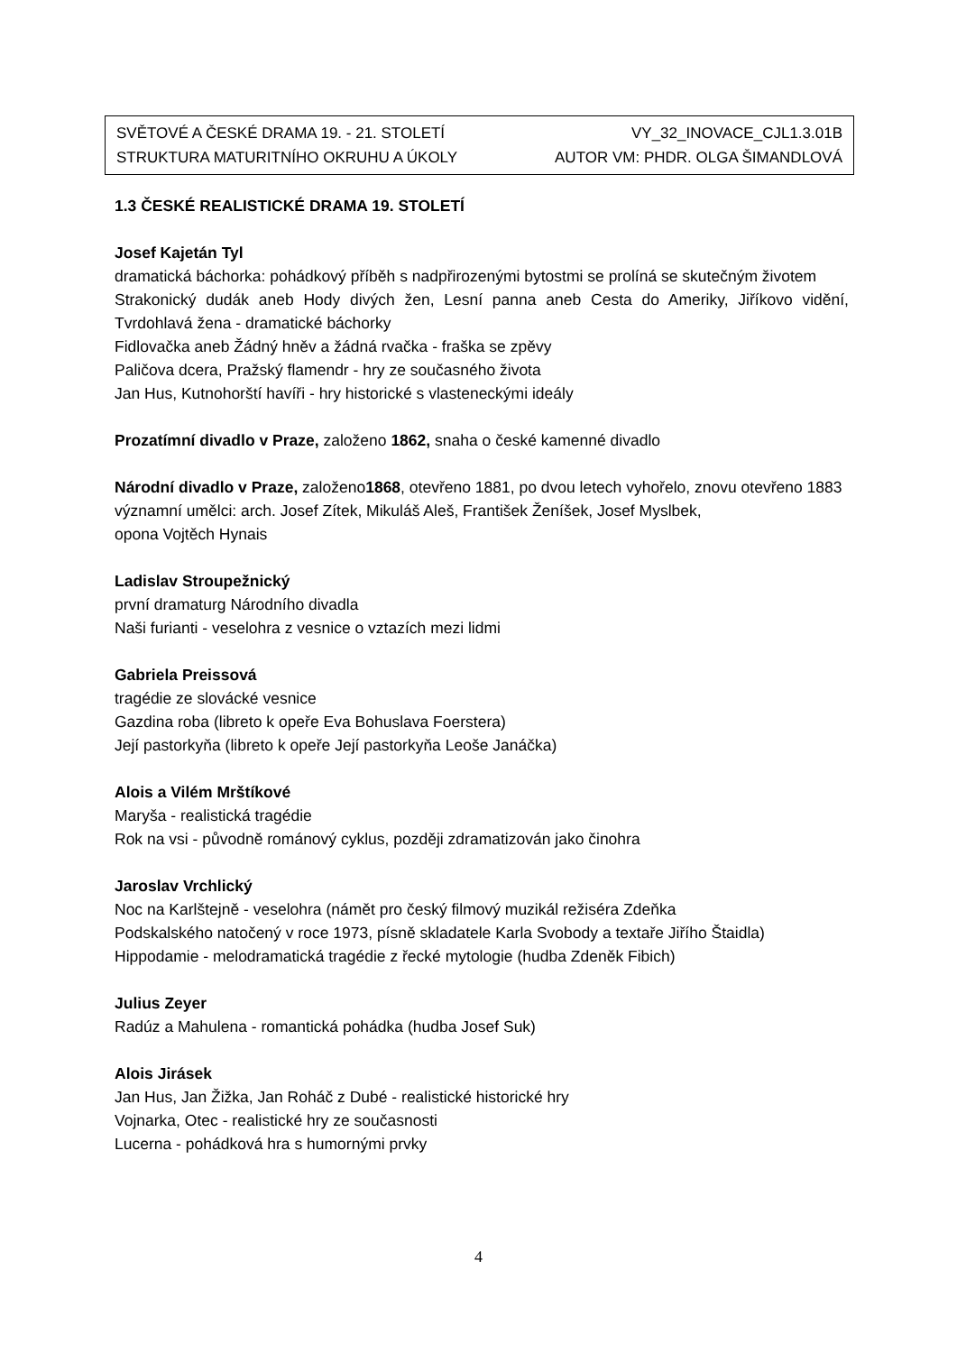SVĚTOVÉ A ČESKÉ DRAMA 19. - 21. STOLETÍ VY_32_INOVACE_CJL1.3.01B
STRUKTURA MATURITNÍHO OKRUHU A ÚKOLY AUTOR VM: PHDR. OLGA ŠIMANDLOVÁ
1.3 ČESKÉ REALISTICKÉ DRAMA 19. STOLETÍ
Josef Kajetán Tyl
dramatická báchorka: pohádkový příběh s nadpřirozenými bytostmi se prolíná se skutečným životem
Strakonický dudák aneb Hody divých žen, Lesní panna aneb Cesta do Ameriky, Jiříkovo vidění, Tvrdohlavá žena - dramatické báchorky
Fidlovačka aneb Žádný hněv a žádná rvačka - fraška se zpěvy
Paličova dcera, Pražský flamendr - hry ze současného života
Jan Hus, Kutnohorští havíři - hry historické s vlasteneckými ideály
Prozatímní divadlo v Praze, založeno 1862, snaha o české kamenné divadlo
Národní divadlo v Praze, založeno1868, otevřeno 1881, po dvou letech vyhořelo, znovu otevřeno 1883
významní umělci: arch. Josef Zítek, Mikuláš Aleš, František Ženíšek, Josef Myslbek,
opona Vojtěch Hynais
Ladislav Stroupežnický
první dramaturg Národního divadla
Naši furianti - veselohra z vesnice o vztazích mezi lidmi
Gabriela Preissová
tragédie ze slovácké vesnice
Gazdina roba (libreto k opeře Eva Bohuslava Foerstera)
Její pastorkyňa (libreto k opeře Její pastorkyňa Leoše Janáčka)
Alois a Vilém Mrštíkové
Maryša - realistická tragédie
Rok na vsi - původně románový cyklus, později zdramatizován jako činohra
Jaroslav Vrchlický
Noc na Karlštejně - veselohra (námět pro český filmový muzikál režiséra Zdeňka
Podskalského natočený v roce 1973, písně skladatele Karla Svobody a textaře Jiřího Štaidla)
Hippodamie - melodramatická tragédie z řecké mytologie (hudba Zdeněk Fibich)
Julius Zeyer
Radúz a Mahulena - romantická pohádka (hudba Josef Suk)
Alois Jirásek
Jan Hus, Jan Žižka, Jan Roháč z Dubé - realistické historické hry
Vojnarka, Otec - realistické hry ze současnosti
Lucerna - pohádková hra s humornými prvky
4